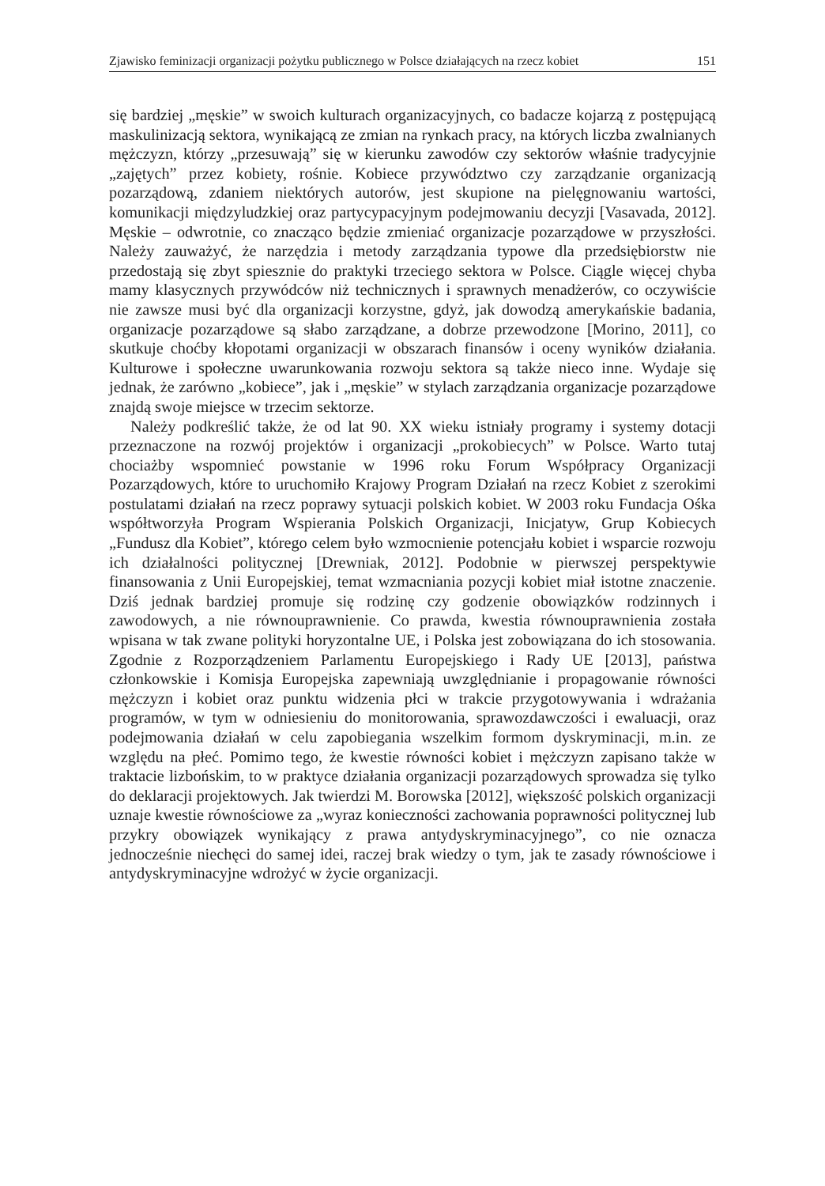Zjawisko feminizacji organizacji pożytku publicznego w Polsce działających na rzecz kobiet 151
się bardziej „męskie” w swoich kulturach organizacyjnych, co badacze kojarzą z postępującą maskulinizacją sektora, wynikającą ze zmian na rynkach pracy, na których liczba zwalnianych mężczyzn, którzy „przesuwają” się w kierunku zawodów czy sektorów właśnie tradycyjnie „zajętych” przez kobiety, rośnie. Kobiece przywództwo czy zarządzanie organizacją pozarządową, zdaniem niektórych autorów, jest skupione na pielęgnowaniu wartości, komunikacji międzyludzkiej oraz partycypacyjnym podejmowaniu decyzji [Vasavada, 2012]. Męskie – odwrotnie, co znacząco będzie zmieniać organizacje pozarządowe w przyszłości. Należy zauważyć, że narzędzia i metody zarządzania typowe dla przedsiębiorstw nie przedostają się zbyt spiesznie do praktyki trzeciego sektora w Polsce. Ciągle więcej chyba mamy klasycznych przywódców niż technicznych i sprawnych menadżerów, co oczywiście nie zawsze musi być dla organizacji korzystne, gdyż, jak dowodzą amerykańskie badania, organizacje pozarządowe są słabo zarządzane, a dobrze przewodzone [Morino, 2011], co skutkuje choćby kłopotami organizacji w obszarach finansów i oceny wyników działania. Kulturowe i społeczne uwarunkowania rozwoju sektora są także nieco inne. Wydaje się jednak, że zarówno „kobiece”, jak i „męskie” w stylach zarządzania organizacje pozarządowe znajdą swoje miejsce w trzecim sektorze.
Należy podkreślić także, że od lat 90. XX wieku istniały programy i systemy dotacji przeznaczone na rozwój projektów i organizacji „prokobiecych” w Polsce. Warto tutaj chociażby wspomnieć powstanie w 1996 roku Forum Współpracy Organizacji Pozarządowych, które to uruchomiło Krajowy Program Działań na rzecz Kobiet z szerokimi postulatami działań na rzecz poprawy sytuacji polskich kobiet. W 2003 roku Fundacja Ośka współtworzyła Program Wspierania Polskich Organizacji, Inicjatyw, Grup Kobiecych „Fundusz dla Kobiet”, którego celem było wzmocnienie potencjału kobiet i wsparcie rozwoju ich działalności politycznej [Drewniak, 2012]. Podobnie w pierwszej perspektywie finansowania z Unii Europejskiej, temat wzmacniania pozycji kobiet miał istotne znaczenie. Dziś jednak bardziej promuje się rodzinę czy godzenie obowiązków rodzinnych i zawodowych, a nie równouprawnienie. Co prawda, kwestia równouprawnienia została wpisana w tak zwane polityki horyzontalne UE, i Polska jest zobowiązana do ich stosowania. Zgodnie z Rozporządzeniem Parlamentu Europejskiego i Rady UE [2013], państwa członkowskie i Komisja Europejska zapewniają uwzględnianie i propagowanie równości mężczyzn i kobiet oraz punktu widzenia płci w trakcie przygotowywania i wdrażania programów, w tym w odniesieniu do monitorowania, sprawozdawczości i ewaluacji, oraz podejmowania działań w celu zapobiegania wszelkim formom dyskryminacji, m.in. ze względu na płeć. Pomimo tego, że kwestie równości kobiet i mężczyzn zapisano także w traktacie lizbońskim, to w praktyce działania organizacji pozarządowych sprowadza się tylko do deklaracji projektowych. Jak twierdzi M. Borowska [2012], większość polskich organizacji uznaje kwestie równościowe za „wyraz konieczności zachowania poprawności politycznej lub przykry obowiązek wynikający z prawa antydyskryminacyjnego”, co nie oznacza jednocześnie niechęci do samej idei, raczej brak wiedzy o tym, jak te zasady równościowe i antydyskryminacyjne wdrożyć w życie organizacji.